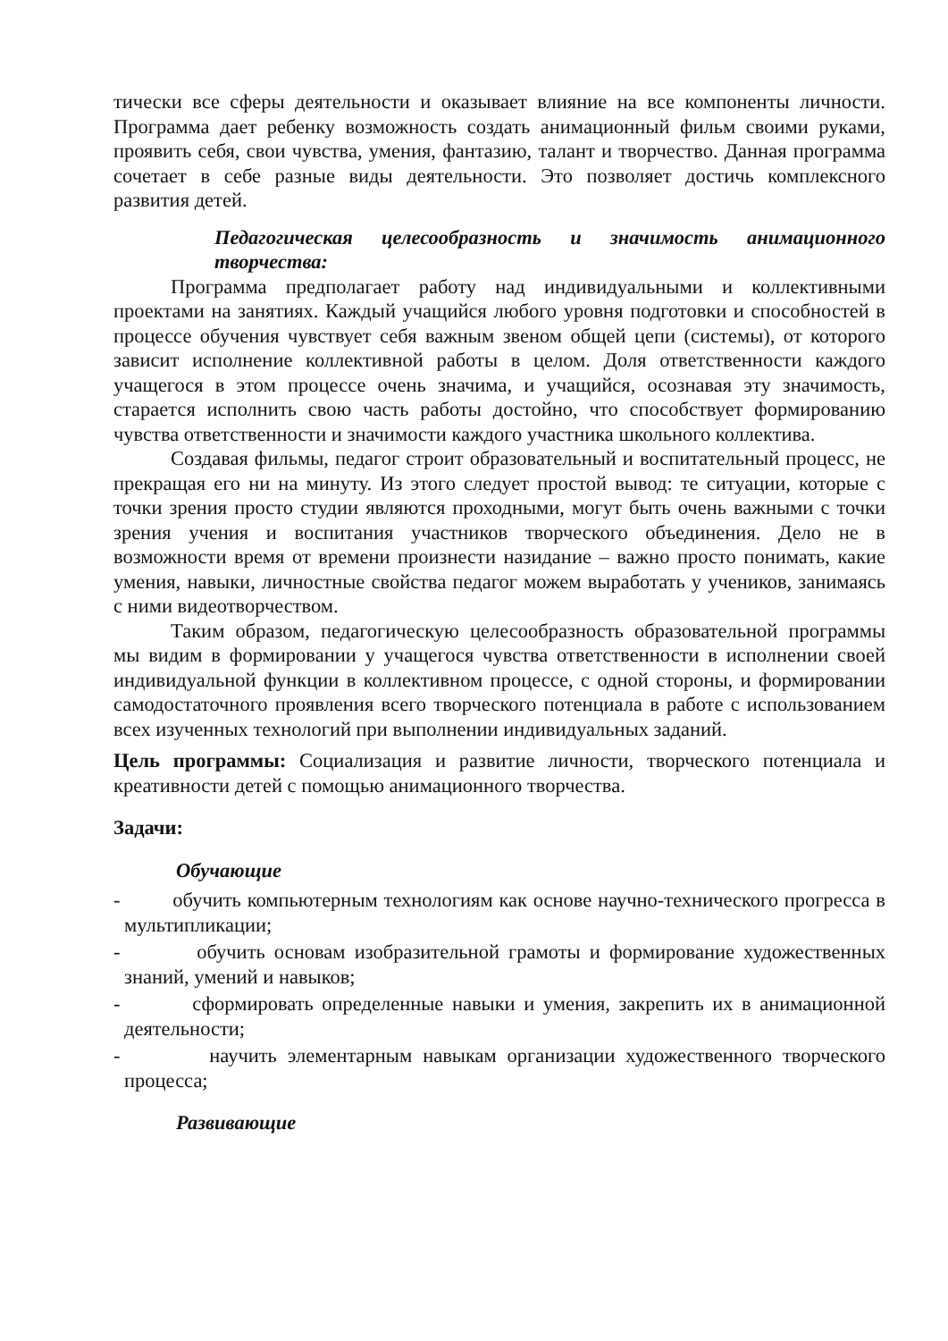тически все сферы деятельности и оказывает влияние на все компоненты личности. Программа дает ребенку возможность создать анимационный фильм своими руками, проявить себя, свои чувства, умения, фантазию, талант и творчество. Данная программа сочетает в себе разные виды деятельности. Это позволяет достичь комплексного развития детей.
Педагогическая целесообразность и значимость анимационного творчества:
Программа предполагает работу над индивидуальными и коллективными проектами на занятиях. Каждый учащийся любого уровня подготовки и способностей в процессе обучения чувствует себя важным звеном общей цепи (системы), от которого зависит исполнение коллективной работы в целом. Доля ответственности каждого учащегося в этом процессе очень значима, и учащийся, осознавая эту значимость, старается исполнить свою часть работы достойно, что способствует формированию чувства ответственности и значимости каждого участника школьного коллектива.
Создавая фильмы, педагог строит образовательный и воспитательный процесс, не прекращая его ни на минуту. Из этого следует простой вывод: те ситуации, которые с точки зрения просто студии являются проходными, могут быть очень важными с точки зрения учения и воспитания участников творческого объединения. Дело не в возможности время от времени произнести назидание – важно просто понимать, какие умения, навыки, личностные свойства педагог можем выработать у учеников, занимаясь с ними видеотворчеством.
Таким образом, педагогическую целесообразность образовательной программы мы видим в формировании у учащегося чувства ответственности в исполнении своей индивидуальной функции в коллективном процессе, с одной стороны, и формировании самодостаточного проявления всего творческого потенциала в работе с использованием всех изученных технологий при выполнении индивидуальных заданий.
Цель программы: Социализация и развитие личности, творческого потенциала и креативности детей с помощью анимационного творчества.
Задачи:
Обучающие
- обучить компьютерным технологиям как основе научно-технического прогресса в мультипликации;
- обучить основам изобразительной грамоты и формирование художественных знаний, умений и навыков;
- сформировать определенные навыки и умения, закрепить их в анимационной деятельности;
- научить элементарным навыкам организации художественного творческого процесса;
Развивающие